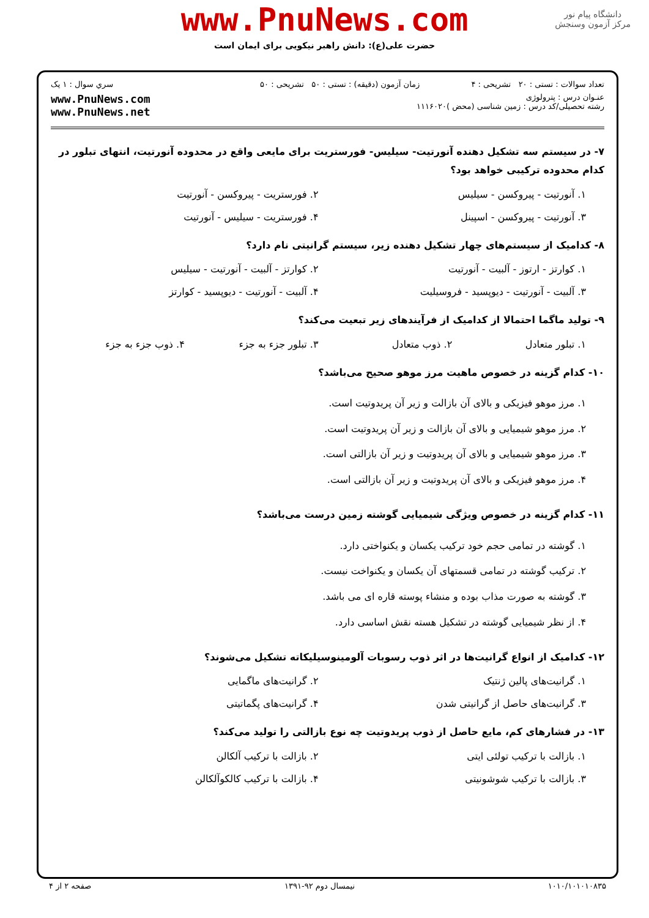دانشگاه پیام نور
مرکز آزمون وسنجش
www.PnuNews.com
حضرت علی(ع): دانش راهبر نیکویی برای ایمان است
تعداد سوالات : تستی : ۲۰ تشریحی : ۴
زمان آزمون (دقیقه) : تستی : ۵۰ تشریحی : ۵۰
سري سوال : ۱ یک
عنـوان درس : پترولوژی
رشته تحصیلی/کد درس : زمین شناسی (محض )۱۱۱۶۰۲۰
www.PnuNews.com
www.PnuNews.net
۷- در سیستم سه تشکیل دهنده آنورتیت- سیلیس- فورستریت برای مایعی واقع در محدوده آنورتیت، انتهای تبلور در کدام محدوده ترکیبی خواهد بود؟
۱. آنورتیت - پیروکسن - سیلیس
۲. فورستریت - پیروکسن - آنورتیت
۳. آنورتیت - پیروکسن - اسپینل
۴. فورستریت - سیلیس - آنورتیت
۸- کدامیک از سیستم‌های چهار تشکیل دهنده زیر، سیستم گرانیتی نام دارد؟
۱. کوارتز - ارتوز - آلبیت - آنورتیت
۲. کوارتز - آلبیت - آنورتیت - سیلیس
۳. آلبیت - آنورتیت - دیوپسید - فروسیلیت
۴. آلبیت - آنورتیت - دیوپسید - کوارتز
۹- تولید ماگما احتمالا از کدامیک از فرآیندهای زیر تبعیت می‌کند؟
۱. تبلور متعادل
۲. ذوب متعادل
۳. تبلور جزء به جزء
۴. ذوب جزء به جزء
۱۰- کدام گزینه در خصوص ماهیت مرز موهو صحیح می‌باشد؟
۱. مرز موهو فیزیکی و بالای آن بازالت و زیر آن پریدوتیت است.
۲. مرز موهو شیمیایی و بالای آن بازالت و زیر آن پریدوتیت است.
۳. مرز موهو شیمیایی و بالای آن پریدوتیت و زیر آن بازالتی است.
۴. مرز موهو فیزیکی و بالای آن پریدوتیت و زیر آن بازالتی است.
۱۱- کدام گزینه در خصوص ویژگی شیمیایی گوشته زمین درست می‌باشد؟
۱. گوشته در تمامی حجم خود ترکیب یکسان و یکنواختی دارد.
۲. ترکیب گوشته در تمامی قسمتهای آن یکسان و یکنواخت نیست.
۳. گوشته به صورت مذاب بوده و منشاء پوسته قاره ای می باشد.
۴. از نظر شیمیایی گوشته در تشکیل هسته نقش اساسی دارد.
۱۲- کدامیک از انواع گرانیت‌ها در اثر ذوب رسوبات آلومینوسیلیکاته تشکیل می‌شوند؟
۱. گرانیت‌های پالین ژنتیک
۲. گرانیت‌های ماگمایی
۳. گرانیت‌های حاصل از گرانیتی شدن
۴. گرانیت‌های پگماتیتی
۱۳- در فشارهای کم، مایع حاصل از ذوب پریدوتیت چه نوع بازالتی را تولید می‌کند؟
۱. بازالت با ترکیب تولئی ایتی
۲. بازالت با ترکیب آلکالن
۳. بازالت با ترکیب شوشونیتی
۴. بازالت با ترکیب کالکوآلکالن
۱۰۱۰/۱۰۱۰۱۰۸۳۵ نیمسال دوم ۹۲-۱۳۹۱ صفحه ۲ از ۴